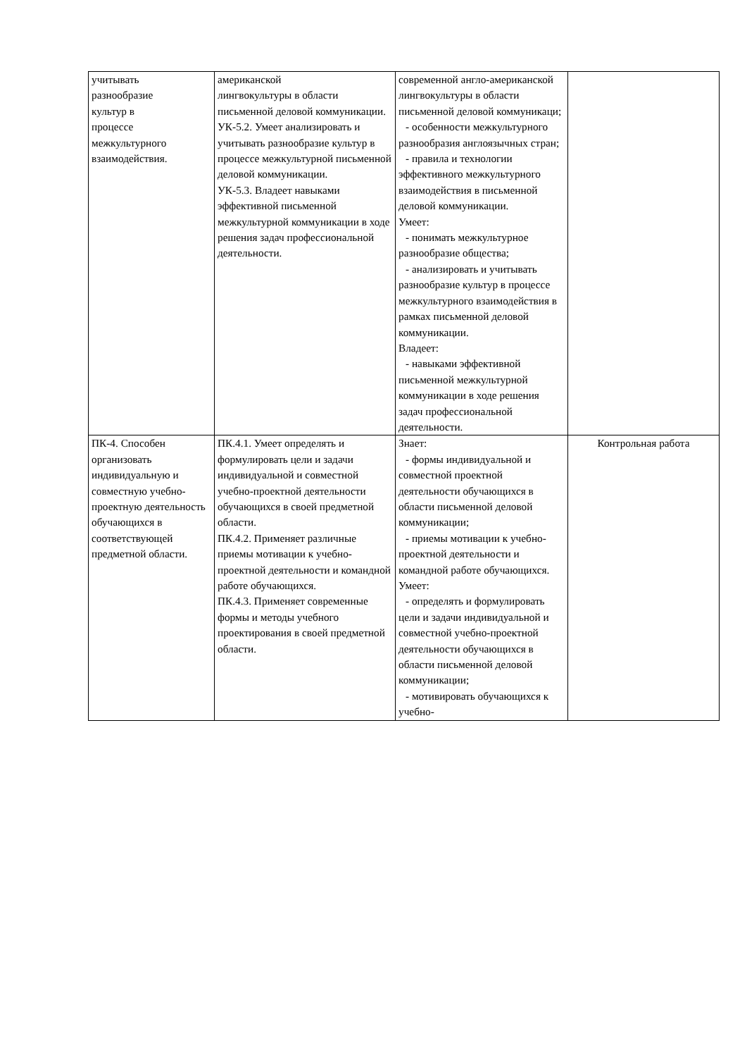| учитывать разнообразие культур в процессе межкультурного взаимодействия. | американской лингвокультуры в области письменной деловой коммуникации. УК-5.2. Умеет анализировать и учитывать разнообразие культур в процессе межкультурной письменной деловой коммуникации. УК-5.3. Владеет навыками эффективной письменной межкультурной коммуникации в ходе решения задач профессиональной деятельности. | современной англо-американской лингвокультуры в области письменной деловой коммуникаци; - особенности межкультурного разнообразия англоязычных стран; - правила и технологии эффективного межкультурного взаимодействия в письменной деловой коммуникации. Умеет: - понимать межкультурное разнообразие общества; - анализировать и учитывать разнообразие культур в процессе межкультурного взаимодействия в рамках письменной деловой коммуникации. Владеет: - навыками эффективной письменной межкультурной коммуникации в ходе решения задач профессиональной деятельности. | |
| ПК-4. Способен организовать индивидуальную и совместную учебно-проектную деятельность обучающихся в соответствующей предметной области. | ПК.4.1. Умеет определять и формулировать цели и задачи индивидуальной и совместной учебно-проектной деятельности обучающихся в своей предметной области. ПК.4.2. Применяет различные приемы мотивации к учебно-проектной деятельности и командной работе обучающихся. ПК.4.3. Применяет современные формы и методы учебного проектирования в своей предметной области. | Знает: - формы индивидуальной и совместной проектной деятельности обучающихся в области письменной деловой коммуникации; - приемы мотивации к учебно-проектной деятельности и командной работе обучающихся. Умеет: - определять и формулировать цели и задачи индивидуальной и совместной учебно-проектной деятельности обучающихся в области письменной деловой коммуникации; - мотивировать обучающихся к учебно- | Контрольная работа |